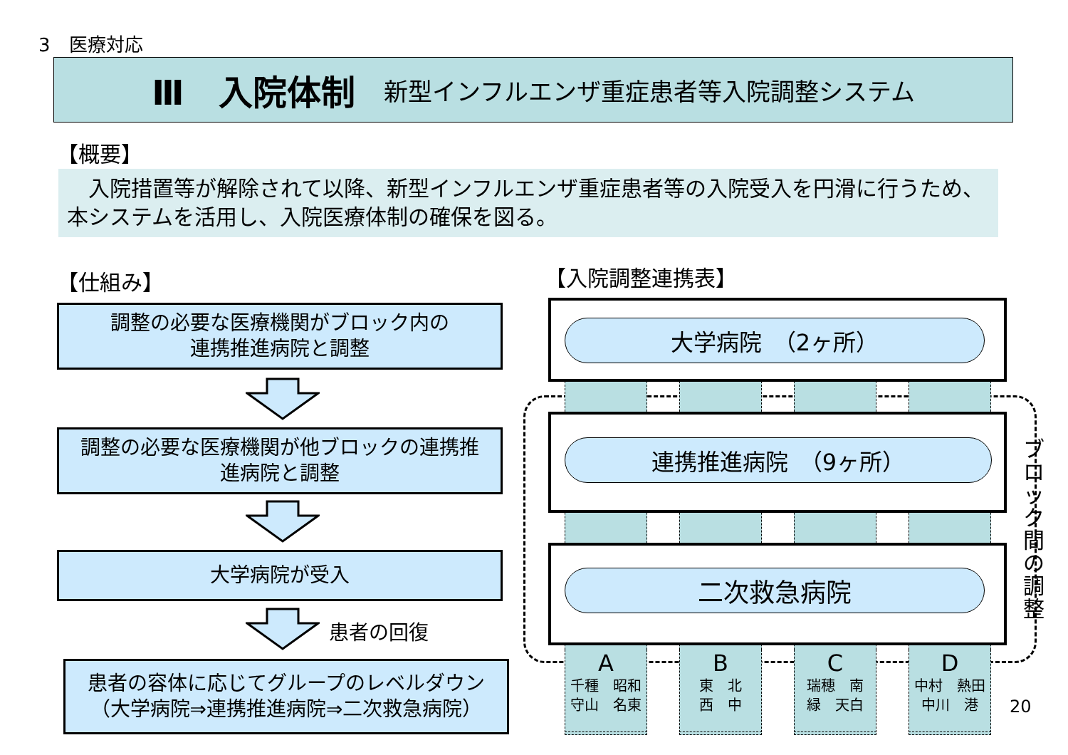3　医療対応
Ⅲ　入院体制 新型インフルエンザ重症患者等入院調整システム
【概要】
　入院措置等が解除されて以降、新型インフルエンザ重症患者等の入院受入を円滑に行うため、本システムを活用し、入院医療体制の確保を図る。
【仕組み】 【入院調整連携表】
調整の必要な医療機関がブロック内の
連携推進病院と調整
調整の必要な医療機関が他ブロックの連携推
進病院と調整
大学病院が受入
患者の回復
患者の容体に応じてグループのレベルダウン
（大学病院⇒連携推進病院⇒二次救急病院）
大学病院　（2ヶ所）
連携推進病院　（9ヶ所）
二次救急病院
A千種　昭和
守山　名東
B東　北
西　中
C瑞穂　南
緑　天白
D中村　熱田
中川　港
ブロック間の調整
20